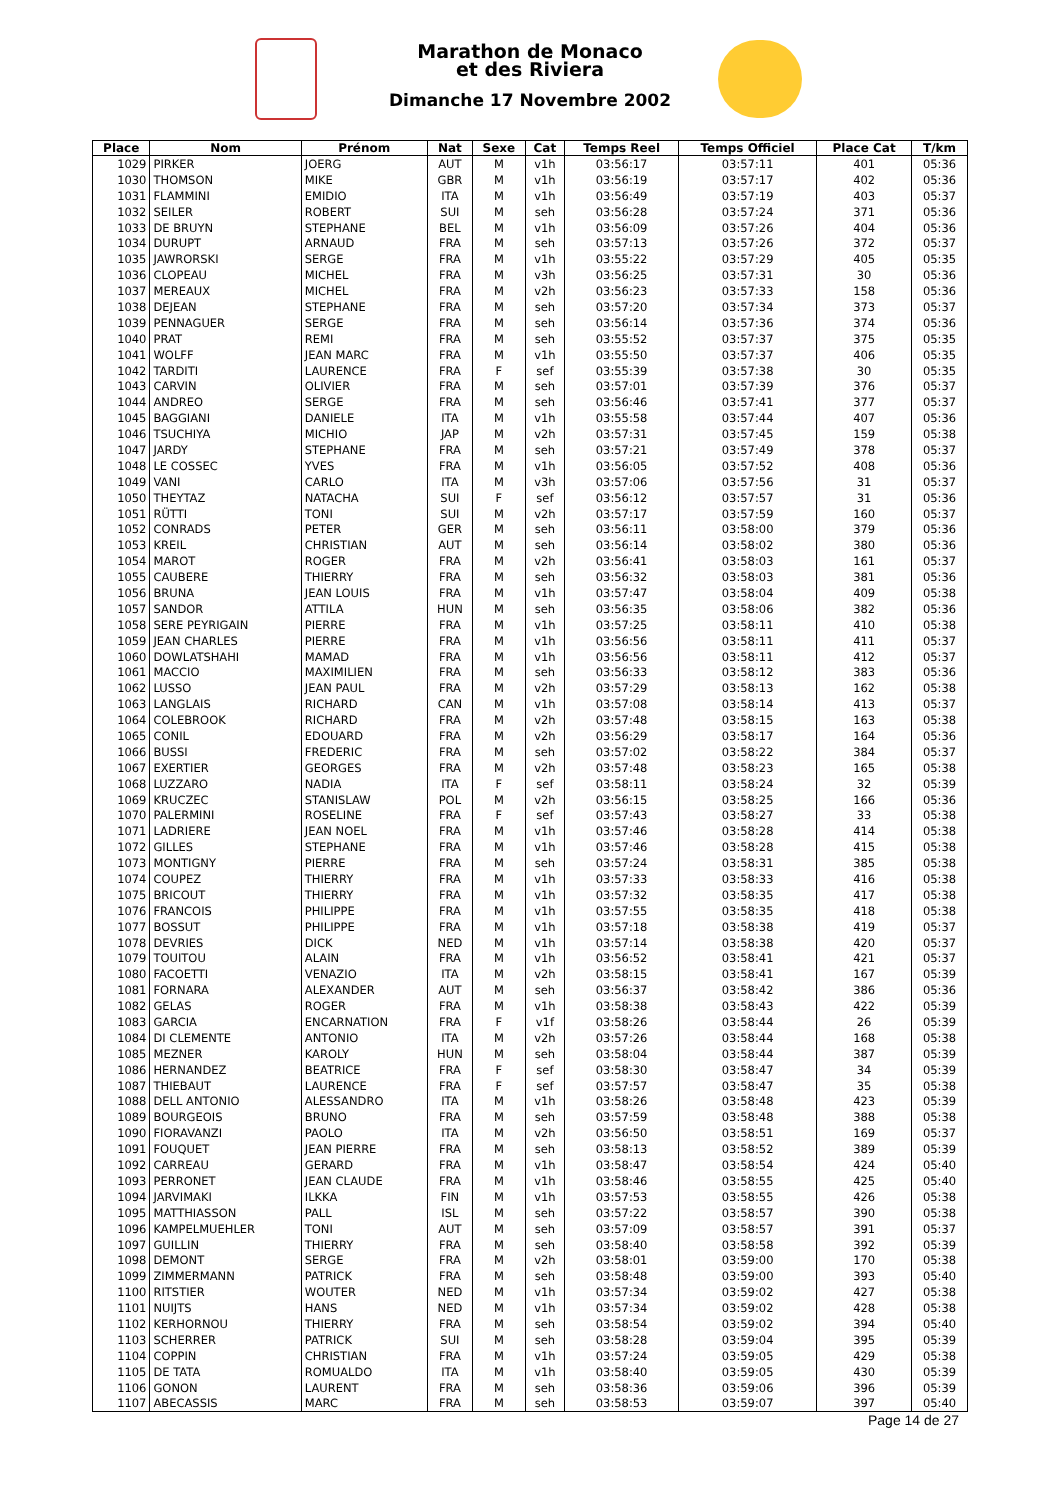Marathon de Monaco
et des Riviera
Dimanche 17 Novembre 2002
| Place | Nom | Prénom | Nat | Sexe | Cat | Temps Reel | Temps Officiel | Place Cat | T/km |
| --- | --- | --- | --- | --- | --- | --- | --- | --- | --- |
| 1029 | PIRKER | JOERG | AUT | M | v1h | 03:56:17 | 03:57:11 | 401 | 05:36 |
| 1030 | THOMSON | MIKE | GBR | M | v1h | 03:56:19 | 03:57:17 | 402 | 05:36 |
| 1031 | FLAMMINI | EMIDIO | ITA | M | v1h | 03:56:49 | 03:57:19 | 403 | 05:37 |
| 1032 | SEILER | ROBERT | SUI | M | seh | 03:56:28 | 03:57:24 | 371 | 05:36 |
| 1033 | DE BRUYN | STEPHANE | BEL | M | v1h | 03:56:09 | 03:57:26 | 404 | 05:36 |
| 1034 | DURUPT | ARNAUD | FRA | M | seh | 03:57:13 | 03:57:26 | 372 | 05:37 |
| 1035 | JAWRORSKI | SERGE | FRA | M | v1h | 03:55:22 | 03:57:29 | 405 | 05:35 |
| 1036 | CLOPEAU | MICHEL | FRA | M | v3h | 03:56:25 | 03:57:31 | 30 | 05:36 |
| 1037 | MEREAUX | MICHEL | FRA | M | v2h | 03:56:23 | 03:57:33 | 158 | 05:36 |
| 1038 | DEJEAN | STEPHANE | FRA | M | seh | 03:57:20 | 03:57:34 | 373 | 05:37 |
| 1039 | PENNAGUER | SERGE | FRA | M | seh | 03:56:14 | 03:57:36 | 374 | 05:36 |
| 1040 | PRAT | REMI | FRA | M | seh | 03:55:52 | 03:57:37 | 375 | 05:35 |
| 1041 | WOLFF | JEAN MARC | FRA | M | v1h | 03:55:50 | 03:57:37 | 406 | 05:35 |
| 1042 | TARDITI | LAURENCE | FRA | F | sef | 03:55:39 | 03:57:38 | 30 | 05:35 |
| 1043 | CARVIN | OLIVIER | FRA | M | seh | 03:57:01 | 03:57:39 | 376 | 05:37 |
| 1044 | ANDREO | SERGE | FRA | M | seh | 03:56:46 | 03:57:41 | 377 | 05:37 |
| 1045 | BAGGIANI | DANIELE | ITA | M | v1h | 03:55:58 | 03:57:44 | 407 | 05:36 |
| 1046 | TSUCHIYA | MICHIO | JAP | M | v2h | 03:57:31 | 03:57:45 | 159 | 05:38 |
| 1047 | JARDY | STEPHANE | FRA | M | seh | 03:57:21 | 03:57:49 | 378 | 05:37 |
| 1048 | LE COSSEC | YVES | FRA | M | v1h | 03:56:05 | 03:57:52 | 408 | 05:36 |
| 1049 | VANI | CARLO | ITA | M | v3h | 03:57:06 | 03:57:56 | 31 | 05:37 |
| 1050 | THEYTAZ | NATACHA | SUI | F | sef | 03:56:12 | 03:57:57 | 31 | 05:36 |
| 1051 | RÜTTI | TONI | SUI | M | v2h | 03:57:17 | 03:57:59 | 160 | 05:37 |
| 1052 | CONRADS | PETER | GER | M | seh | 03:56:11 | 03:58:00 | 379 | 05:36 |
| 1053 | KREIL | CHRISTIAN | AUT | M | seh | 03:56:14 | 03:58:02 | 380 | 05:36 |
| 1054 | MAROT | ROGER | FRA | M | v2h | 03:56:41 | 03:58:03 | 161 | 05:37 |
| 1055 | CAUBERE | THIERRY | FRA | M | seh | 03:56:32 | 03:58:03 | 381 | 05:36 |
| 1056 | BRUNA | JEAN LOUIS | FRA | M | v1h | 03:57:47 | 03:58:04 | 409 | 05:38 |
| 1057 | SANDOR | ATTILA | HUN | M | seh | 03:56:35 | 03:58:06 | 382 | 05:36 |
| 1058 | SERE PEYRIGAIN | PIERRE | FRA | M | v1h | 03:57:25 | 03:58:11 | 410 | 05:38 |
| 1059 | JEAN CHARLES | PIERRE | FRA | M | v1h | 03:56:56 | 03:58:11 | 411 | 05:37 |
| 1060 | DOWLATSHAHI | MAMAD | FRA | M | v1h | 03:56:56 | 03:58:11 | 412 | 05:37 |
| 1061 | MACCIO | MAXIMILIEN | FRA | M | seh | 03:56:33 | 03:58:12 | 383 | 05:36 |
| 1062 | LUSSO | JEAN PAUL | FRA | M | v2h | 03:57:29 | 03:58:13 | 162 | 05:38 |
| 1063 | LANGLAIS | RICHARD | CAN | M | v1h | 03:57:08 | 03:58:14 | 413 | 05:37 |
| 1064 | COLEBROOK | RICHARD | FRA | M | v2h | 03:57:48 | 03:58:15 | 163 | 05:38 |
| 1065 | CONIL | EDOUARD | FRA | M | v2h | 03:56:29 | 03:58:17 | 164 | 05:36 |
| 1066 | BUSSI | FREDERIC | FRA | M | seh | 03:57:02 | 03:58:22 | 384 | 05:37 |
| 1067 | EXERTIER | GEORGES | FRA | M | v2h | 03:57:48 | 03:58:23 | 165 | 05:38 |
| 1068 | LUZZARO | NADIA | ITA | F | sef | 03:58:11 | 03:58:24 | 32 | 05:39 |
| 1069 | KRUCZEC | STANISLAW | POL | M | v2h | 03:56:15 | 03:58:25 | 166 | 05:36 |
| 1070 | PALERMINI | ROSELINE | FRA | F | sef | 03:57:43 | 03:58:27 | 33 | 05:38 |
| 1071 | LADRIERE | JEAN NOEL | FRA | M | v1h | 03:57:46 | 03:58:28 | 414 | 05:38 |
| 1072 | GILLES | STEPHANE | FRA | M | v1h | 03:57:46 | 03:58:28 | 415 | 05:38 |
| 1073 | MONTIGNY | PIERRE | FRA | M | seh | 03:57:24 | 03:58:31 | 385 | 05:38 |
| 1074 | COUPEZ | THIERRY | FRA | M | v1h | 03:57:33 | 03:58:33 | 416 | 05:38 |
| 1075 | BRICOUT | THIERRY | FRA | M | v1h | 03:57:32 | 03:58:35 | 417 | 05:38 |
| 1076 | FRANCOIS | PHILIPPE | FRA | M | v1h | 03:57:55 | 03:58:35 | 418 | 05:38 |
| 1077 | BOSSUT | PHILIPPE | FRA | M | v1h | 03:57:18 | 03:58:38 | 419 | 05:37 |
| 1078 | DEVRIES | DICK | NED | M | v1h | 03:57:14 | 03:58:38 | 420 | 05:37 |
| 1079 | TOUITOU | ALAIN | FRA | M | v1h | 03:56:52 | 03:58:41 | 421 | 05:37 |
| 1080 | FACOETTI | VENAZIO | ITA | M | v2h | 03:58:15 | 03:58:41 | 167 | 05:39 |
| 1081 | FORNARA | ALEXANDER | AUT | M | seh | 03:56:37 | 03:58:42 | 386 | 05:36 |
| 1082 | GELAS | ROGER | FRA | M | v1h | 03:58:38 | 03:58:43 | 422 | 05:39 |
| 1083 | GARCIA | ENCARNATION | FRA | F | v1f | 03:58:26 | 03:58:44 | 26 | 05:39 |
| 1084 | DI CLEMENTE | ANTONIO | ITA | M | v2h | 03:57:26 | 03:58:44 | 168 | 05:38 |
| 1085 | MEZNER | KAROLY | HUN | M | seh | 03:58:04 | 03:58:44 | 387 | 05:39 |
| 1086 | HERNANDEZ | BEATRICE | FRA | F | sef | 03:58:30 | 03:58:47 | 34 | 05:39 |
| 1087 | THIEBAUT | LAURENCE | FRA | F | sef | 03:57:57 | 03:58:47 | 35 | 05:38 |
| 1088 | DELL ANTONIO | ALESSANDRO | ITA | M | v1h | 03:58:26 | 03:58:48 | 423 | 05:39 |
| 1089 | BOURGEOIS | BRUNO | FRA | M | seh | 03:57:59 | 03:58:48 | 388 | 05:38 |
| 1090 | FIORAVANZI | PAOLO | ITA | M | v2h | 03:56:50 | 03:58:51 | 169 | 05:37 |
| 1091 | FOUQUET | JEAN PIERRE | FRA | M | seh | 03:58:13 | 03:58:52 | 389 | 05:39 |
| 1092 | CARREAU | GERARD | FRA | M | v1h | 03:58:47 | 03:58:54 | 424 | 05:40 |
| 1093 | PERRONET | JEAN CLAUDE | FRA | M | v1h | 03:58:46 | 03:58:55 | 425 | 05:40 |
| 1094 | JARVIMAKI | ILKKA | FIN | M | v1h | 03:57:53 | 03:58:55 | 426 | 05:38 |
| 1095 | MATTHIASSON | PALL | ISL | M | seh | 03:57:22 | 03:58:57 | 390 | 05:38 |
| 1096 | KAMPELMUEHLER | TONI | AUT | M | seh | 03:57:09 | 03:58:57 | 391 | 05:37 |
| 1097 | GUILLIN | THIERRY | FRA | M | seh | 03:58:40 | 03:58:58 | 392 | 05:39 |
| 1098 | DEMONT | SERGE | FRA | M | v2h | 03:58:01 | 03:59:00 | 170 | 05:38 |
| 1099 | ZIMMERMANN | PATRICK | FRA | M | seh | 03:58:48 | 03:59:00 | 393 | 05:40 |
| 1100 | RITSTIER | WOUTER | NED | M | v1h | 03:57:34 | 03:59:02 | 427 | 05:38 |
| 1101 | NUIJTS | HANS | NED | M | v1h | 03:57:34 | 03:59:02 | 428 | 05:38 |
| 1102 | KERHORNOU | THIERRY | FRA | M | seh | 03:58:54 | 03:59:02 | 394 | 05:40 |
| 1103 | SCHERRER | PATRICK | SUI | M | seh | 03:58:28 | 03:59:04 | 395 | 05:39 |
| 1104 | COPPIN | CHRISTIAN | FRA | M | v1h | 03:57:24 | 03:59:05 | 429 | 05:38 |
| 1105 | DE TATA | ROMUALDO | ITA | M | v1h | 03:58:40 | 03:59:05 | 430 | 05:39 |
| 1106 | GONON | LAURENT | FRA | M | seh | 03:58:36 | 03:59:06 | 396 | 05:39 |
| 1107 | ABECASSIS | MARC | FRA | M | seh | 03:58:53 | 03:59:07 | 397 | 05:40 |
Page 14 de 27